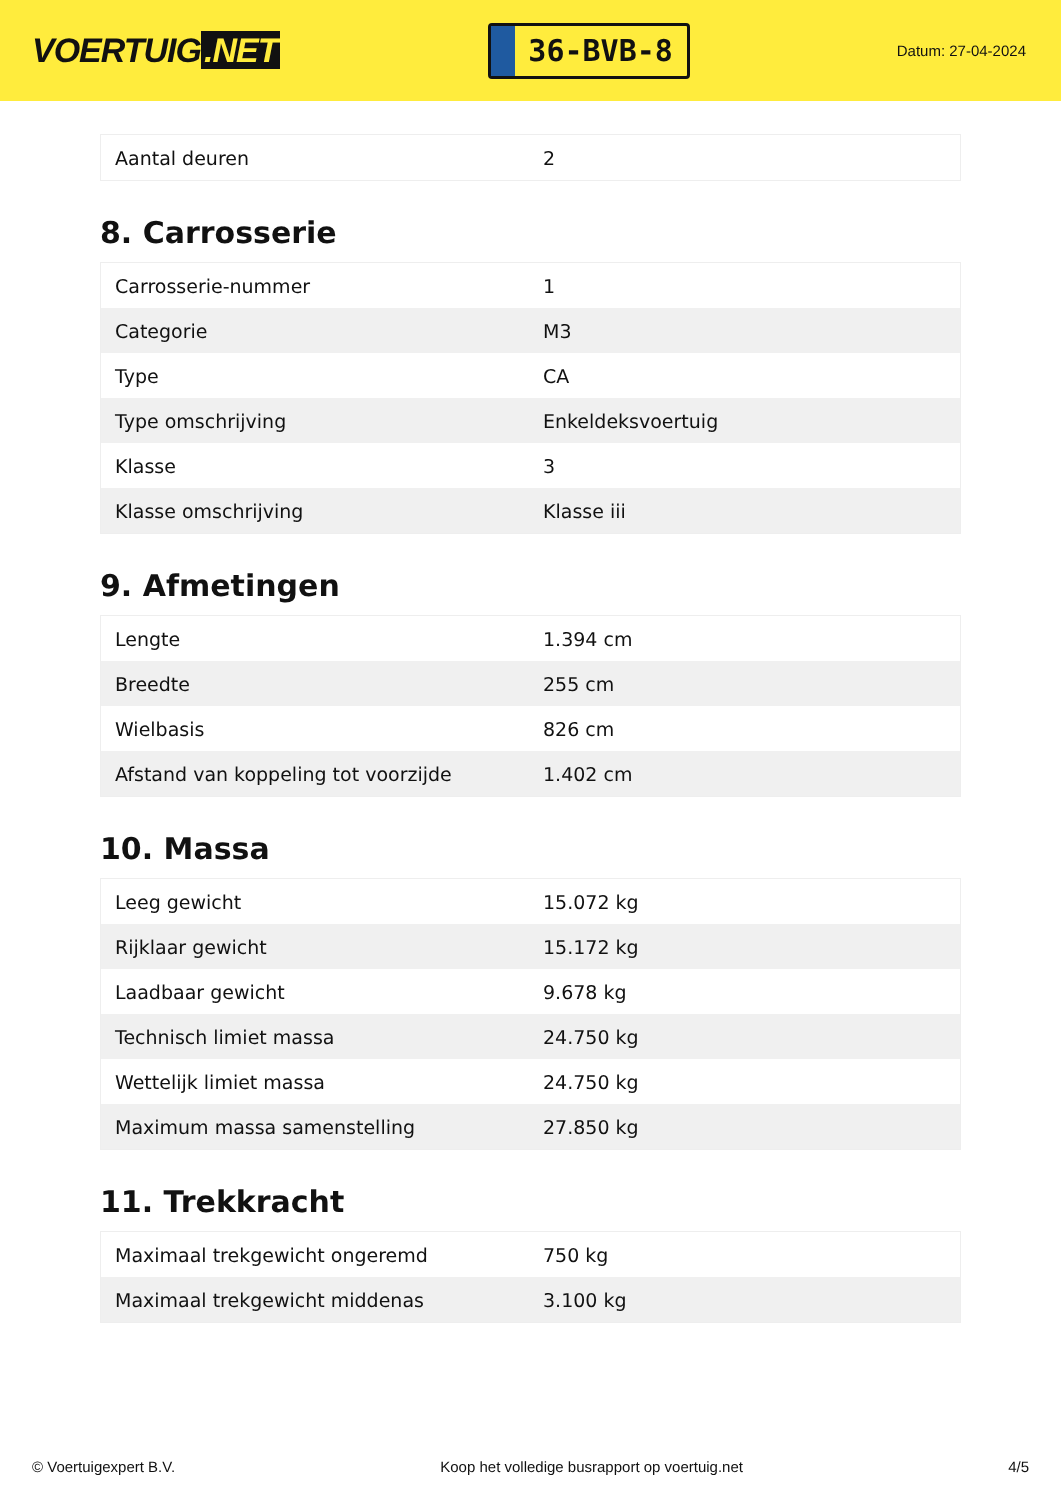VOERTUIG.NET
36-BVB-8
Datum: 27-04-2024
| Aantal deuren | 2 |
8. Carrosserie
| Carrosserie-nummer | 1 |
| Categorie | M3 |
| Type | CA |
| Type omschrijving | Enkeldeksvoertuig |
| Klasse | 3 |
| Klasse omschrijving | Klasse iii |
9. Afmetingen
| Lengte | 1.394 cm |
| Breedte | 255 cm |
| Wielbasis | 826 cm |
| Afstand van koppeling tot voorzijde | 1.402 cm |
10. Massa
| Leeg gewicht | 15.072 kg |
| Rijklaar gewicht | 15.172 kg |
| Laadbaar gewicht | 9.678 kg |
| Technisch limiet massa | 24.750 kg |
| Wettelijk limiet massa | 24.750 kg |
| Maximum massa samenstelling | 27.850 kg |
11. Trekkracht
| Maximaal trekgewicht ongeremd | 750 kg |
| Maximaal trekgewicht middenas | 3.100 kg |
© Voertuigexpert B.V. Koop het volledige busrapport op voertuig.net 4/5